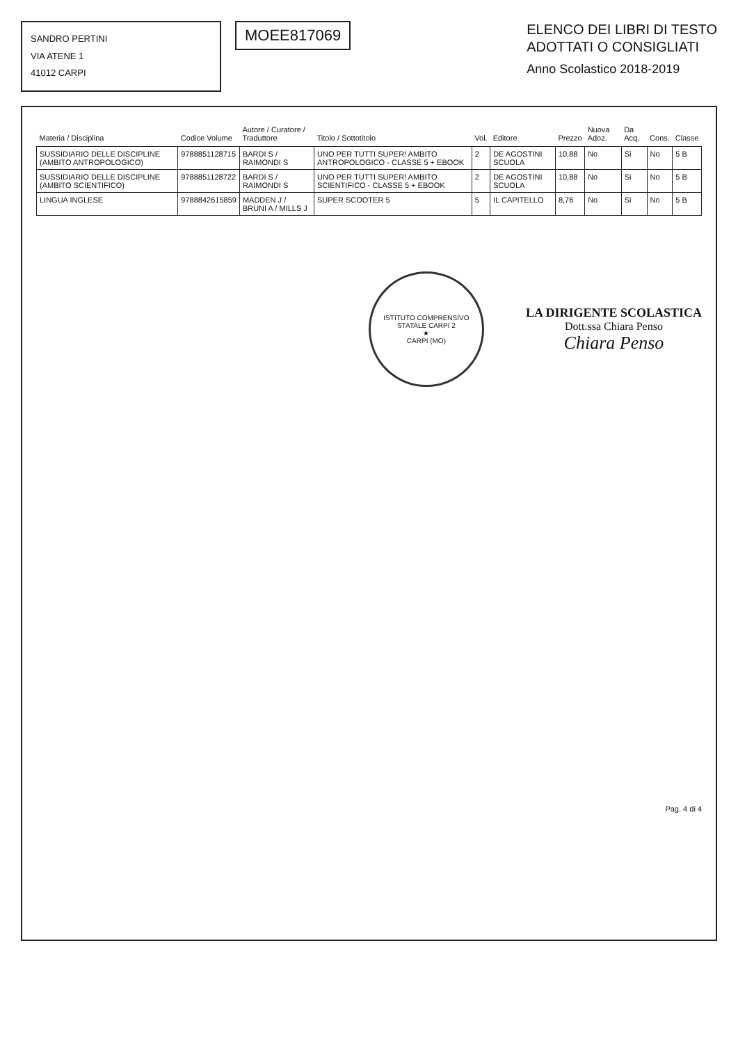SANDRO PERTINI
VIA ATENE 1
41012 CARPI
MOEE817069
ELENCO DEI LIBRI DI TESTO
ADOTTATI O CONSIGLIATI
Anno Scolastico 2018-2019
| Materia / Disciplina | Codice Volume | Autore / Curatore / Traduttore | Titolo / Sottotitolo | Vol. | Editore | Prezzo | Nuova Adoz. | Da Acq. | Cons. | Classe |
| --- | --- | --- | --- | --- | --- | --- | --- | --- | --- | --- |
| SUSSIDIARIO DELLE DISCIPLINE (AMBITO ANTROPOLOGICO) | 9788851128715 | BARDI S / RAIMONDI S | UNO PER TUTTI SUPER! AMBITO ANTROPOLOGICO - CLASSE 5 + EBOOK | 2 | DE AGOSTINI SCUOLA | 10,88 | No | Si | No | 5 B |
| SUSSIDIARIO DELLE DISCIPLINE (AMBITO SCIENTIFICO) | 9788851128722 | BARDI S / RAIMONDI S | UNO PER TUTTI SUPER! AMBITO SCIENTIFICO - CLASSE 5 + EBOOK | 2 | DE AGOSTINI SCUOLA | 10,88 | No | Si | No | 5 B |
| LINGUA INGLESE | 9788842615859 | MADDEN J / BRUNI A / MILLS J | SUPER SCOOTER 5 | 5 | IL CAPITELLO | 8,76 | No | Si | No | 5 B |
ISTITUTO COMPRENSIVO STATALE CARPI 2
★
CARPI (MO)
LA DIRIGENTE SCOLASTICA
Dott.ssa Chiara Penso
Chiara Penso
Pag. 4 di 4